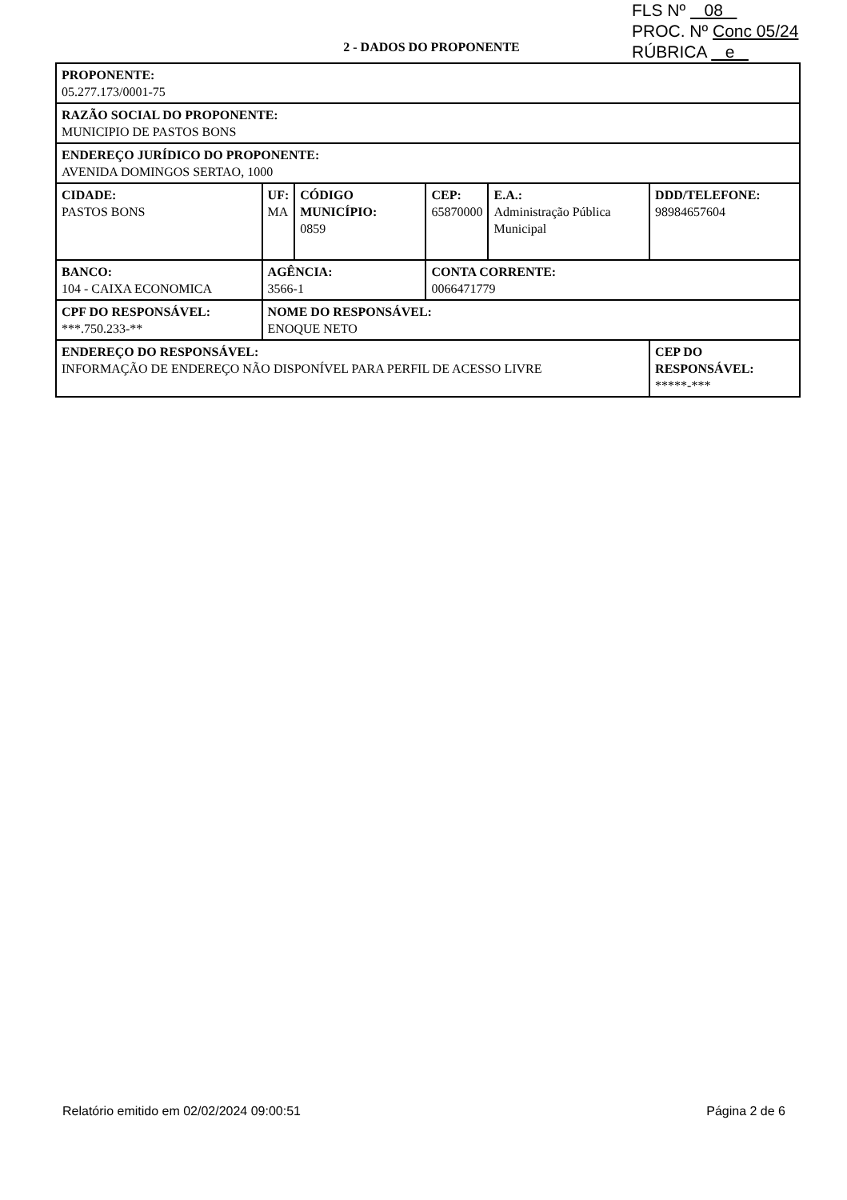FLS Nº 08
PROC. Nº Conc 05/24
RÚBRICA e
2 - DADOS DO PROPONENTE
| PROPONENTE: 05.277.173/0001-75 | | | | | | |
| RAZÃO SOCIAL DO PROPONENTE: MUNICIPIO DE PASTOS BONS | | | | | | |
| ENDEREÇO JURÍDICO DO PROPONENTE: AVENIDA DOMINGOS SERTAO, 1000 | | | | | | |
| CIDADE: PASTOS BONS | | UF: MA | CÓDIGO MUNICÍPIO: 0859 | CEP: 65870000 | E.A.: Administração Pública Municipal | DDD/TELEFONE: 98984657604 |
| BANCO: 104 - CAIXA ECONOMICA | | AGÊNCIA: 3566-1 | | CONTA CORRENTE: 0066471779 | | |
| CPF DO RESPONSÁVEL: ***.750.233-** | NOME DO RESPONSÁVEL: ENOQUE NETO | | | | | |
| ENDEREÇO DO RESPONSÁVEL: INFORMAÇÃO DE ENDEREÇO NÃO DISPONÍVEL PARA PERFIL DE ACESSO LIVRE | | | | | | CEP DO RESPONSÁVEL: *****-*** |
Relatório emitido em 02/02/2024 09:00:51
Página 2 de 6